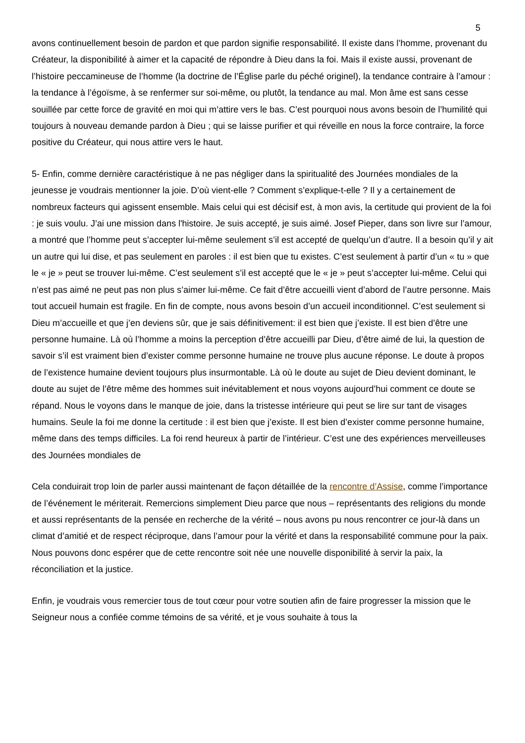5
avons continuellement besoin de pardon et que pardon signifie responsabilité. Il existe dans l’homme, provenant du Créateur, la disponibilité à aimer et la capacité de répondre à Dieu dans la foi. Mais il existe aussi, provenant de l’histoire peccamineuse de l’homme (la doctrine de l’Église parle du péché originel), la tendance contraire à l’amour : la tendance à l’égoïsme, à se renfermer sur soi-même, ou plutôt, la tendance au mal. Mon âme est sans cesse souillée par cette force de gravité en moi qui m’attire vers le bas. C’est pourquoi nous avons besoin de l’humilité qui toujours à nouveau demande pardon à Dieu ; qui se laisse purifier et qui réveille en nous la force contraire, la force positive du Créateur, qui nous attire vers le haut.
5- Enfin, comme dernière caractéristique à ne pas négliger dans la spiritualité des Journées mondiales de la jeunesse je voudrais mentionner la joie. D’où vient-elle ? Comment s’explique-t-elle ? Il y a certainement de nombreux facteurs qui agissent ensemble. Mais celui qui est décisif est, à mon avis, la certitude qui provient de la foi : je suis voulu. J’ai une mission dans l'histoire. Je suis accepté, je suis aimé. Josef Pieper, dans son livre sur l’amour, a montré que l’homme peut s’accepter lui-même seulement s’il est accepté de quelqu’un d’autre. Il a besoin qu’il y ait un autre qui lui dise, et pas seulement en paroles : il est bien que tu existes. C’est seulement à partir d’un « tu » que le « je » peut se trouver lui-même. C’est seulement s’il est accepté que le « je » peut s’accepter lui-même. Celui qui n’est pas aimé ne peut pas non plus s’aimer lui-même. Ce fait d’être accueilli vient d’abord de l’autre personne. Mais tout accueil humain est fragile. En fin de compte, nous avons besoin d’un accueil inconditionnel. C’est seulement si Dieu m’accueille et que j’en deviens sûr, que je sais définitivement: il est bien que j’existe. Il est bien d’être une personne humaine. Là où l’homme a moins la perception d’être accueilli par Dieu, d’être aimé de lui, la question de savoir s’il est vraiment bien d’exister comme personne humaine ne trouve plus aucune réponse. Le doute à propos de l’existence humaine devient toujours plus insurmontable. Là où le doute au sujet de Dieu devient dominant, le doute au sujet de l’être même des hommes suit inévitablement et nous voyons aujourd’hui comment ce doute se répand. Nous le voyons dans le manque de joie, dans la tristesse intérieure qui peut se lire sur tant de visages humains. Seule la foi me donne la certitude : il est bien que j’existe. Il est bien d’exister comme personne humaine, même dans des temps difficiles. La foi rend heureux à partir de l’intérieur. C’est une des expériences merveilleuses des Journées mondiales de
Cela conduirait trop loin de parler aussi maintenant de façon détaillée de la rencontre d’Assise, comme l’importance de l’événement le mériterait. Remercions simplement Dieu parce que nous – représentants des religions du monde et aussi représentants de la pensée en recherche de la vérité – nous avons pu nous rencontrer ce jour-là dans un climat d’amitié et de respect réciproque, dans l’amour pour la vérité et dans la responsabilité commune pour la paix. Nous pouvons donc espérer que de cette rencontre soit née une nouvelle disponibilité à servir la paix, la réconciliation et la justice.
Enfin, je voudrais vous remercier tous de tout cœur pour votre soutien afin de faire progresser la mission que le Seigneur nous a confiée comme témoins de sa vérité, et je vous souhaite à tous la